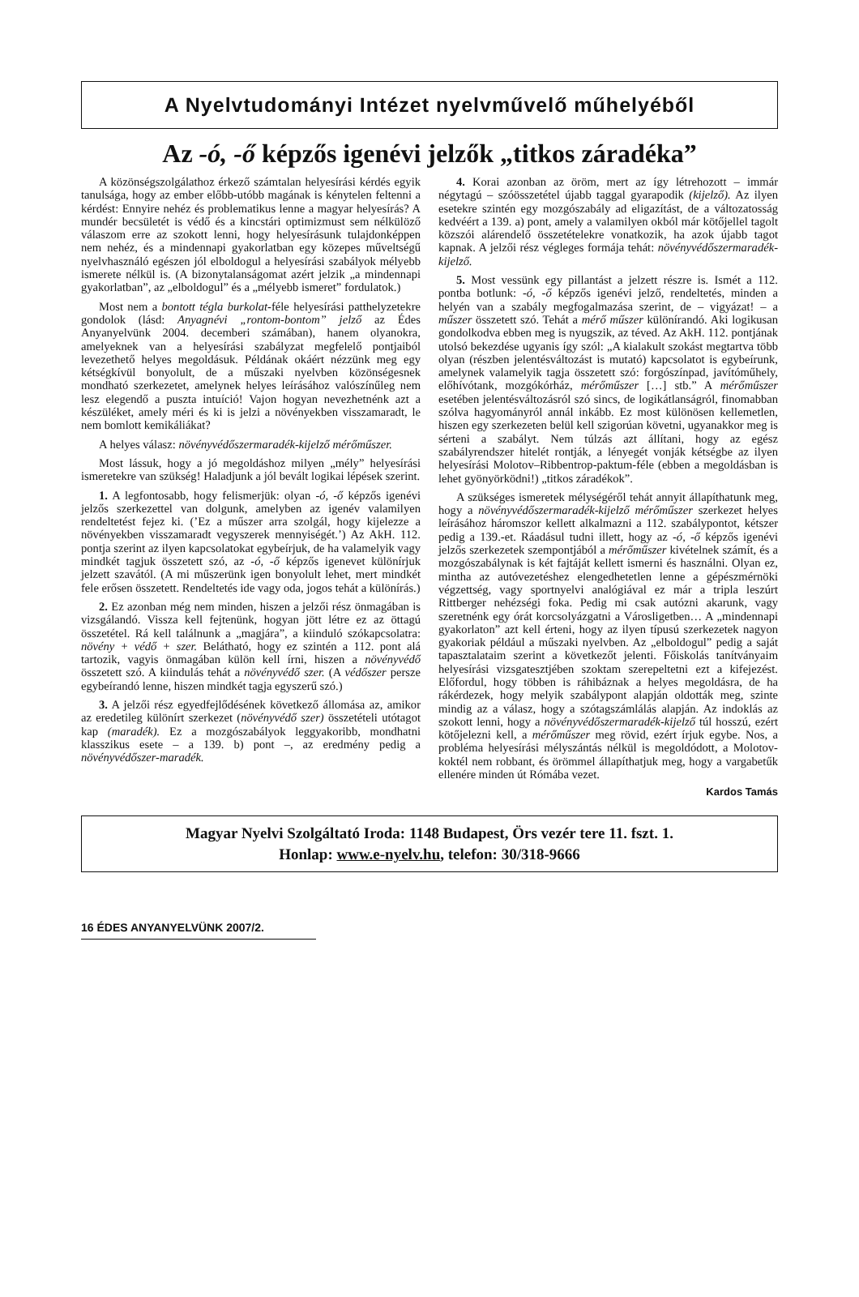A Nyelvtudományi Intézet nyelvművelő műhelyéből
Az -ó, -ő képzős igenévi jelzők „titkos záradéka”
A közönségszolgálathoz érkező számtalan helyesírási kérdés egyik tanulsága, hogy az ember előbb-utóbb magának is kénytelen feltenni a kérdést: Ennyire nehéz és problematikus lenne a magyar helyesírás? A mundér becsületét is védő és a kincstári optimizmust sem nélkülöző válaszom erre az szokott lenni, hogy helyesírásunk tulajdonképpen nem nehéz, és a mindennapi gyakorlatban egy közepes műveltségű nyelvhasználó egészen jól elboldogul a helyesírási szabályok mélyebb ismerete nélkül is. (A bizonytalanságomat azért jelzik „a mindennapi gyakorlatban”, az „elboldogul” és a „mélyebb ismeret” fordulatok.)
Most nem a bontott tégla burkolat-féle helyesírási patthelyzetekre gondolok (lásd: Anyagnévi „rontom-bontom” jelző az Édes Anyanyelvünk 2004. decemberi számában), hanem olyanokra, amelyeknek van a helyesírási szabályzat megfelelő pontjaiból levezethető helyes megoldásuk. Példának okáért nézzünk meg egy kétségkívül bonyolult, de a műszaki nyelvben közönségesnek mondható szerkezetet, amelynek helyes leírásához valószínűleg nem lesz elegendő a puszta intuíció! Vajon hogyan nevezhetnénk azt a készüléket, amely méri és ki is jelzi a növényekben visszamaradt, le nem bomlott kemikáliákat?
A helyes válasz: növényvédőszermaradék-kijelző mérőműszer.
Most lássuk, hogy a jó megoldáshoz milyen „mély” helyesírási ismeretekre van szükség! Haladjunk a jól bevált logikai lépések szerint.
1. A legfontosabb, hogy felismerjük: olyan -ó, -ő képzős igenévi jelzős szerkezettel van dolgunk, amelyben az igenév valamilyen rendeltetést fejez ki. (’Ez a műszer arra szolgál, hogy kijelezze a növényekben visszamaradt vegyszerek mennyiségét.’) Az AkH. 112. pontja szerint az ilyen kapcsolatokat egybeírjuk, de ha valamelyik vagy mindkét tagjuk összetett szó, az -ó, -ő képzős igenevet különírjuk jelzett szavától. (A mi műszerünk igen bonyolult lehet, mert mindkét fele erősen összetett. Rendeltetés ide vagy oda, jogos tehát a különírás.)
2. Ez azonban még nem minden, hiszen a jelzői rész önmagában is vizsgálandó. Vissza kell fejtenünk, hogyan jött létre ez az öttagú összetétel. Rá kell találnunk a „magjára”, a kiinduló szókapcsolatra: növény + védő + szer. Belátható, hogy ez szintén a 112. pont alá tartozik, vagyis önmagában külön kell írni, hiszen a növényvédő összetett szó. A kiindulás tehát a növényvédő szer. (A védőszer persze egybeírandó lenne, hiszen mindkét tagja egyszerű szó.)
3. A jelzői rész egyedfejlődésének következő állomása az, amikor az eredetileg különírt szerkezet (növényvédő szer) összetételi utótagot kap (maradék). Ez a mozgószabályok leggyakoribb, mondhatni klasszikus esete – a 139. b) pont –, az eredmény pedig a növényvédőszer-maradék.
4. Korai azonban az öröm, mert az így létrehozott – immár négytagú – szóösszetétel újabb taggal gyarapodik (kijelző). Az ilyen esetekre szintén egy mozgószabály ad eligazítást, de a változatosság kedvéért a 139. a) pont, amely a valamilyen okból már kötőjellel tagolt közszói alárendelő összetételekre vonatkozik, ha azok újabb tagot kapnak. A jelzői rész végleges formája tehát: növényvédőszermaradék-kijelző.
5. Most vessünk egy pillantást a jelzett részre is. Ismét a 112. pontba botlunk: -ó, -ő képzős igenévi jelző, rendeltetés, minden a helyén van a szabály megfogalmazása szerint, de – vigyázat! – a műszer összetett szó. Tehát a mérő műszer különírandó. Aki logikusan gondolkodva ebben meg is nyugszik, az téved. Az AkH. 112. pontjának utolsó bekezdése ugyanis így szól: „A kialakult szokást megtartva több olyan (részben jelentésváltozást is mutató) kapcsolatot is egybeírunk, amelynek valamelyik tagja összetett szó: forgószínpad, javítóműhely, előhívótank, mozgókórház, mérőműszer […] stb.” A mérőműszer esetében jelentésváltozásról szó sincs, de logikátlanságról, finomabban szólva hagyományról annál inkább. Ez most különösen kellemetlen, hiszen egy szerkezeten belül kell szigorúan követni, ugyanakkor meg is sérteni a szabályt. Nem túlzás azt állítani, hogy az egész szabályrendszer hitelét rontják, a lényegét vonják kétségbe az ilyen helyesírási Molotov–Ribbentrop-paktum-féle (ebben a megoldásban is lehet gyönyörködni!) „titkos záradékok”.
A szükséges ismeretek mélységéről tehát annyit állapíthatunk meg, hogy a növényvédőszermaradék-kijelző mérőműszer szerkezet helyes leírásához háromszor kellett alkalmazni a 112. szabálypontot, kétszer pedig a 139.-et. Ráadásul tudni illett, hogy az -ó, -ő képzős igenévi jelzős szerkezetek szempontjából a mérőműszer kivételnek számít, és a mozgószabálynak is két fajtáját kellett ismerni és használni. Olyan ez, mintha az autóvezetéshez elengedhetetlen lenne a gépészmérnöki végzettség, vagy sportnyelvi analógiával ez már a tripla leszúrt Rittberger nehézségi foka. Pedig mi csak autózni akarunk, vagy szeretnénk egy órát korcsolyázgatni a Városligetben… A „mindennapi gyakorlaton” azt kell érteni, hogy az ilyen típusú szerkezetek nagyon gyakoriak például a műszaki nyelvben. Az „elboldogul” pedig a saját tapasztalataim szerint a következőt jelenti. Főiskolás tanítványaim helyesírási vizsgatesztjében szoktam szerepeltetni ezt a kifejezést. Előfordul, hogy többen is ráhibáznak a helyes megoldásra, de ha rákérdezek, hogy melyik szabálypont alapján oldották meg, szinte mindig az a válasz, hogy a szótagszámlálás alapján. Az indoklás az szokott lenni, hogy a növényvédőszermaradék-kijelző túl hosszú, ezért kötőjelezni kell, a mérőműszer meg rövid, ezért írjuk egybe. Nos, a probléma helyesírási mélyszántás nélkül is megoldódott, a Molotov-koktél nem robbant, és örömmel állapíthatjuk meg, hogy a vargabetűk ellenére minden út Rómába vezet.
Kardos Tamás
Magyar Nyelvi Szolgáltató Iroda: 1148 Budapest, Örs vezér tere 11. fszt. 1.
Honlap: www.e-nyelv.hu, telefon: 30/318-9666
16 ÉDES ANYANYELVÜNK 2007/2.